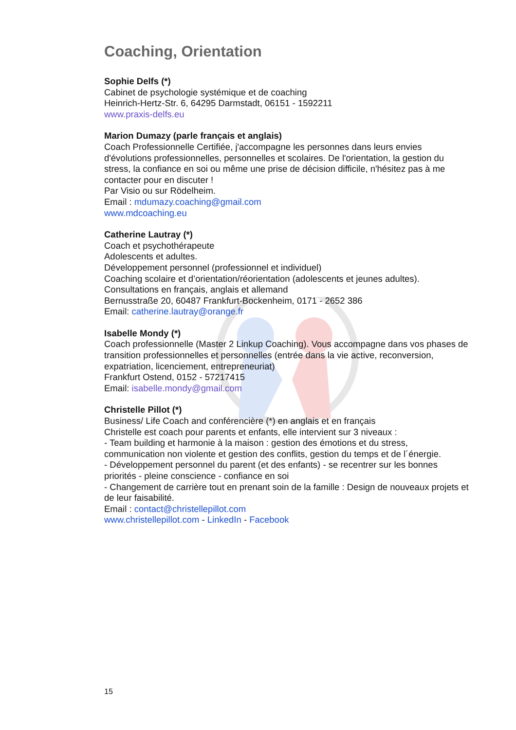Coaching, Orientation
Sophie Delfs (*)
Cabinet de psychologie systémique et de coaching
Heinrich-Hertz-Str. 6, 64295 Darmstadt, 06151 - 1592211
www.praxis-delfs.eu
Marion Dumazy (parle français et anglais)
Coach Professionnelle Certifiée, j'accompagne les personnes dans leurs envies d'évolutions professionnelles, personnelles et scolaires. De l'orientation, la gestion du stress, la confiance en soi ou même une prise de décision difficile, n'hésitez pas à me contacter pour en discuter !
Par Visio ou sur Rödelheim.
Email : mdumazy.coaching@gmail.com
www.mdcoaching.eu
Catherine Lautray (*)
Coach et psychothérapeute
Adolescents et adultes.
Développement personnel (professionnel et individuel)
Coaching scolaire et d’orientation/réorientation (adolescents et jeunes adultes).
Consultations en français, anglais et allemand
Bernusstraße 20, 60487 Frankfurt-Bockenheim, 0171 - 2652 386
Email: catherine.lautray@orange.fr
Isabelle Mondy (*)
Coach professionnelle (Master 2 Linkup Coaching). Vous accompagne dans vos phases de transition professionnelles et personnelles (entrée dans la vie active, reconversion, expatriation, licenciement, entrepreneuriat)
Frankfurt Ostend, 0152 - 57217415
Email: isabelle.mondy@gmail.com
Christelle Pillot (*)
Business/ Life Coach and conférencière (*) en anglais et en français
Christelle est coach pour parents et enfants, elle intervient sur 3 niveaux :
- Team building et harmonie à la maison : gestion des émotions et du stress, communication non violente et gestion des conflits, gestion du temps et de l´énergie.
- Développement personnel du parent (et des enfants) - se recentrer sur les bonnes priorités - pleine conscience - confiance en soi
- Changement de carrière tout en prenant soin de la famille : Design de nouveaux projets et de leur faisabilité.
Email : contact@christellepillot.com
www.christellepillot.com - LinkedIn - Facebook
15